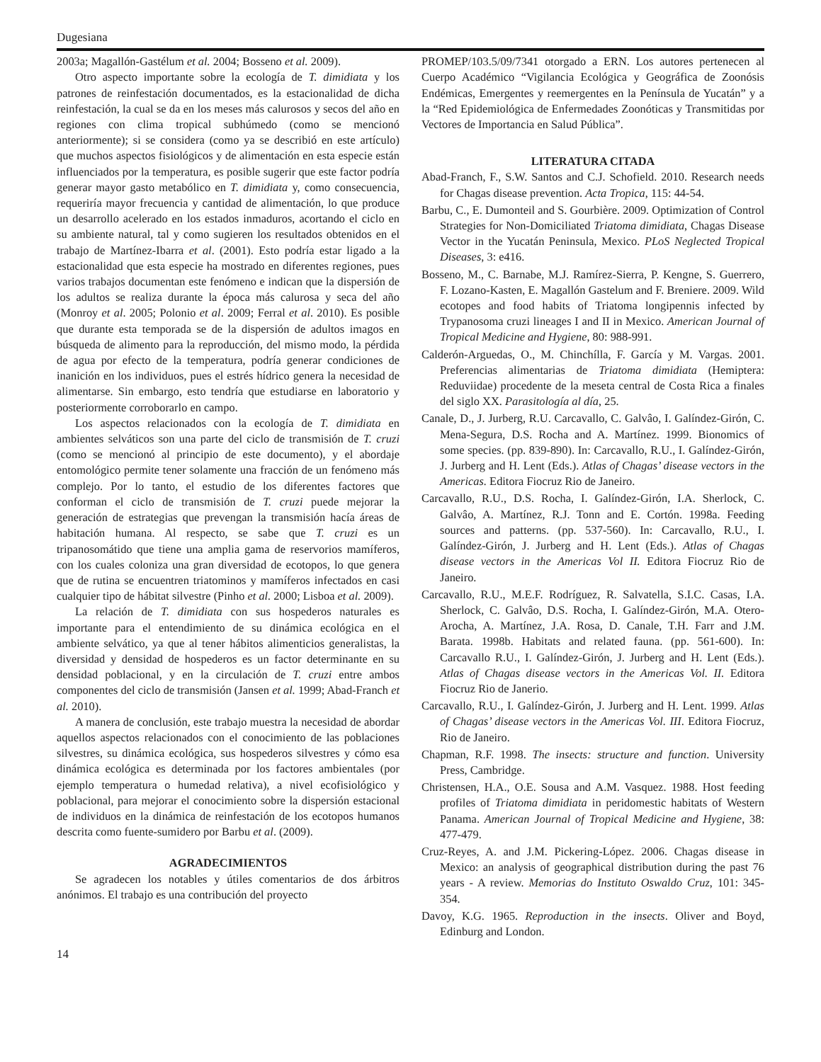Dugesiana
2003a; Magallón-Gastélum et al. 2004; Bosseno et al. 2009).
Otro aspecto importante sobre la ecología de T. dimidiata y los patrones de reinfestación documentados, es la estacionalidad de dicha reinfestación, la cual se da en los meses más calurosos y secos del año en regiones con clima tropical subhúmedo (como se mencionó anteriormente); si se considera (como ya se describió en este artículo) que muchos aspectos fisiológicos y de alimentación en esta especie están influenciados por la temperatura, es posible sugerir que este factor podría generar mayor gasto metabólico en T. dimidiata y, como consecuencia, requeriría mayor frecuencia y cantidad de alimentación, lo que produce un desarrollo acelerado en los estados inmaduros, acortando el ciclo en su ambiente natural, tal y como sugieren los resultados obtenidos en el trabajo de Martínez-Ibarra et al. (2001). Esto podría estar ligado a la estacionalidad que esta especie ha mostrado en diferentes regiones, pues varios trabajos documentan este fenómeno e indican que la dispersión de los adultos se realiza durante la época más calurosa y seca del año (Monroy et al. 2005; Polonio et al. 2009; Ferral et al. 2010). Es posible que durante esta temporada se de la dispersión de adultos imagos en búsqueda de alimento para la reproducción, del mismo modo, la pérdida de agua por efecto de la temperatura, podría generar condiciones de inanición en los individuos, pues el estrés hídrico genera la necesidad de alimentarse. Sin embargo, esto tendría que estudiarse en laboratorio y posteriormente corroborarlo en campo.
Los aspectos relacionados con la ecología de T. dimidiata en ambientes selváticos son una parte del ciclo de transmisión de T. cruzi (como se mencionó al principio de este documento), y el abordaje entomológico permite tener solamente una fracción de un fenómeno más complejo. Por lo tanto, el estudio de los diferentes factores que conforman el ciclo de transmisión de T. cruzi puede mejorar la generación de estrategias que prevengan la transmisión hacía áreas de habitación humana. Al respecto, se sabe que T. cruzi es un tripanosomátido que tiene una amplia gama de reservorios mamíferos, con los cuales coloniza una gran diversidad de ecotopos, lo que genera que de rutina se encuentren triatominos y mamíferos infectados en casi cualquier tipo de hábitat silvestre (Pinho et al. 2000; Lisboa et al. 2009).
La relación de T. dimidiata con sus hospederos naturales es importante para el entendimiento de su dinámica ecológica en el ambiente selvático, ya que al tener hábitos alimenticios generalistas, la diversidad y densidad de hospederos es un factor determinante en su densidad poblacional, y en la circulación de T. cruzi entre ambos componentes del ciclo de transmisión (Jansen et al. 1999; Abad-Franch et al. 2010).
A manera de conclusión, este trabajo muestra la necesidad de abordar aquellos aspectos relacionados con el conocimiento de las poblaciones silvestres, su dinámica ecológica, sus hospederos silvestres y cómo esa dinámica ecológica es determinada por los factores ambientales (por ejemplo temperatura o humedad relativa), a nivel ecofisiológico y poblacional, para mejorar el conocimiento sobre la dispersión estacional de individuos en la dinámica de reinfestación de los ecotopos humanos descrita como fuente-sumidero por Barbu et al. (2009).
AGRADECIMIENTOS
Se agradecen los notables y útiles comentarios de dos árbitros anónimos. El trabajo es una contribución del proyecto
PROMEP/103.5/09/7341 otorgado a ERN. Los autores pertenecen al Cuerpo Académico “Vigilancia Ecológica y Geográfica de Zoonósis Endémicas, Emergentes y reemergentes en la Península de Yucatán” y a la “Red Epidemiológica de Enfermedades Zoonóticas y Transmitidas por Vectores de Importancia en Salud Pública”.
LITERATURA CITADA
Abad-Franch, F., S.W. Santos and C.J. Schofield. 2010. Research needs for Chagas disease prevention. Acta Tropica, 115: 44-54.
Barbu, C., E. Dumonteil and S. Gourbière. 2009. Optimization of Control Strategies for Non-Domiciliated Triatoma dimidiata, Chagas Disease Vector in the Yucatán Peninsula, Mexico. PLoS Neglected Tropical Diseases, 3: e416.
Bosseno, M., C. Barnabe, M.J. Ramírez-Sierra, P. Kengne, S. Guerrero, F. Lozano-Kasten, E. Magallón Gastelum and F. Breniere. 2009. Wild ecotopes and food habits of Triatoma longipennis infected by Trypanosoma cruzi lineages I and II in Mexico. American Journal of Tropical Medicine and Hygiene, 80: 988-991.
Calderón-Arguedas, O., M. Chinchílla, F. García y M. Vargas. 2001. Preferencias alimentarias de Triatoma dimidiata (Hemiptera: Reduviidae) procedente de la meseta central de Costa Rica a finales del siglo XX. Parasitología al día, 25.
Canale, D., J. Jurberg, R.U. Carcavallo, C. Galvâo, I. Galíndez-Girón, C. Mena-Segura, D.S. Rocha and A. Martínez. 1999. Bionomics of some species. (pp. 839-890). In: Carcavallo, R.U., I. Galíndez-Girón, J. Jurberg and H. Lent (Eds.). Atlas of Chagas’ disease vectors in the Americas. Editora Fiocruz Rio de Janeiro.
Carcavallo, R.U., D.S. Rocha, I. Galíndez-Girón, I.A. Sherlock, C. Galvâo, A. Martínez, R.J. Tonn and E. Cortón. 1998a. Feeding sources and patterns. (pp. 537-560). In: Carcavallo, R.U., I. Galíndez-Girón, J. Jurberg and H. Lent (Eds.). Atlas of Chagas disease vectors in the Americas Vol II. Editora Fiocruz Rio de Janeiro.
Carcavallo, R.U., M.E.F. Rodríguez, R. Salvatella, S.I.C. Casas, I.A. Sherlock, C. Galvâo, D.S. Rocha, I. Galíndez-Girón, M.A. Otero-Arocha, A. Martínez, J.A. Rosa, D. Canale, T.H. Farr and J.M. Barata. 1998b. Habitats and related fauna. (pp. 561-600). In: Carcavallo R.U., I. Galíndez-Girón, J. Jurberg and H. Lent (Eds.). Atlas of Chagas disease vectors in the Americas Vol. II. Editora Fiocruz Rio de Janerio.
Carcavallo, R.U., I. Galíndez-Girón, J. Jurberg and H. Lent. 1999. Atlas of Chagas’ disease vectors in the Americas Vol. III. Editora Fiocruz, Rio de Janeiro.
Chapman, R.F. 1998. The insects: structure and function. University Press, Cambridge.
Christensen, H.A., O.E. Sousa and A.M. Vasquez. 1988. Host feeding profiles of Triatoma dimidiata in peridomestic habitats of Western Panama. American Journal of Tropical Medicine and Hygiene, 38: 477-479.
Cruz-Reyes, A. and J.M. Pickering-López. 2006. Chagas disease in Mexico: an analysis of geographical distribution during the past 76 years - A review. Memorias do Instituto Oswaldo Cruz, 101: 345-354.
Davoy, K.G. 1965. Reproduction in the insects. Oliver and Boyd, Edinburg and London.
14